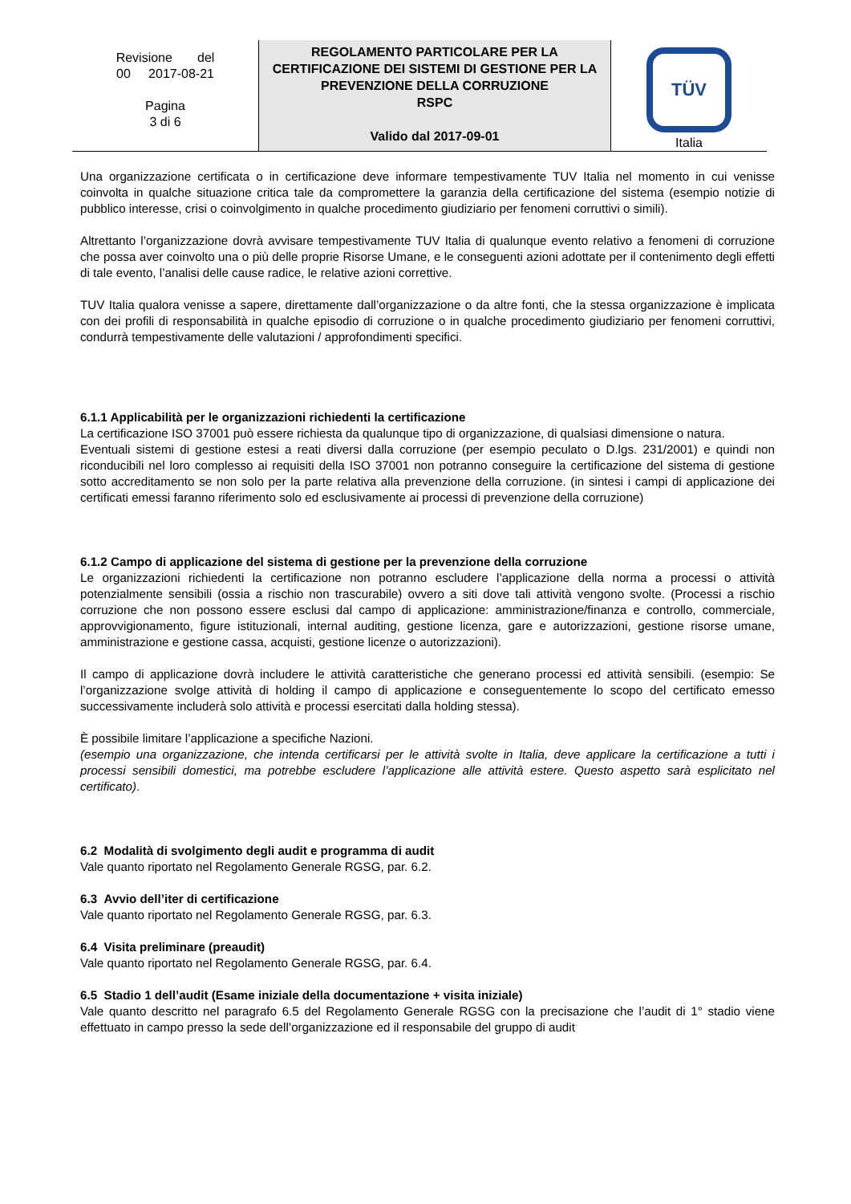| Revisione del 00 2017-08-21 Pagina 3 di 6 | REGOLAMENTO PARTICOLARE PER LA CERTIFICAZIONE DEI SISTEMI DI GESTIONE PER LA PREVENZIONE DELLA CORRUZIONE RSPC Valido dal 2017-09-01 | TÜV Italia |
Una organizzazione certificata o in certificazione deve informare tempestivamente TUV Italia nel momento in cui venisse coinvolta in qualche situazione critica tale da compromettere la garanzia della certificazione del sistema (esempio notizie di pubblico interesse, crisi o coinvolgimento in qualche procedimento giudiziario per fenomeni corruttivi o simili).
Altrettanto l’organizzazione dovrà avvisare tempestivamente TUV Italia di qualunque evento relativo a fenomeni di corruzione che possa aver coinvolto una o più delle proprie Risorse Umane, e le conseguenti azioni adottate per il contenimento degli effetti di tale evento, l’analisi delle cause radice, le relative azioni correttive.
TUV Italia qualora venisse a sapere, direttamente dall’organizzazione o da altre fonti, che la stessa organizzazione è implicata con dei profili di responsabilità in qualche episodio di corruzione o in qualche procedimento giudiziario per fenomeni corruttivi, condurrà tempestivamente delle valutazioni / approfondimenti specifici.
6.1.1 Applicabilità per le organizzazioni richiedenti la certificazione
La certificazione ISO 37001 può essere richiesta da qualunque tipo di organizzazione, di qualsiasi dimensione o natura.
Eventuali sistemi di gestione estesi a reati diversi dalla corruzione (per esempio peculato o D.lgs. 231/2001) e quindi non riconducibili nel loro complesso ai requisiti della ISO 37001 non potranno conseguire la certificazione del sistema di gestione sotto accreditamento se non solo per la parte relativa alla prevenzione della corruzione. (in sintesi i campi di applicazione dei certificati emessi faranno riferimento solo ed esclusivamente ai processi di prevenzione della corruzione)
6.1.2 Campo di applicazione del sistema di gestione per la prevenzione della corruzione
Le organizzazioni richiedenti la certificazione non potranno escludere l’applicazione della norma a processi o attività potenzialmente sensibili (ossia a rischio non trascurabile) ovvero a siti dove tali attività vengono svolte. (Processi a rischio corruzione che non possono essere esclusi dal campo di applicazione: amministrazione/finanza e controllo, commerciale, approvvigionamento, figure istituzionali, internal auditing, gestione licenza, gare e autorizzazioni, gestione risorse umane, amministrazione e gestione cassa, acquisti, gestione licenze o autorizzazioni).
Il campo di applicazione dovrà includere le attività caratteristiche che generano processi ed attività sensibili. (esempio: Se l’organizzazione svolge attività di holding il campo di applicazione e conseguentemente lo scopo del certificato emesso successivamente includerà solo attività e processi esercitati dalla holding stessa).
È possibile limitare l’applicazione a specifiche Nazioni.
(esempio una organizzazione, che intenda certificarsi per le attività svolte in Italia, deve applicare la certificazione a tutti i processi sensibili domestici, ma potrebbe escludere l’applicazione alle attività estere. Questo aspetto sarà esplicitato nel certificato).
6.2 Modalità di svolgimento degli audit e programma di audit
Vale quanto riportato nel Regolamento Generale RGSG, par. 6.2.
6.3 Avvio dell’iter di certificazione
Vale quanto riportato nel Regolamento Generale RGSG, par. 6.3.
6.4 Visita preliminare (preaudit)
Vale quanto riportato nel Regolamento Generale RGSG, par. 6.4.
6.5 Stadio 1 dell’audit (Esame iniziale della documentazione + visita iniziale)
Vale quanto descritto nel paragrafo 6.5 del Regolamento Generale RGSG con la precisazione che l’audit di 1° stadio viene effettuato in campo presso la sede dell’organizzazione ed il responsabile del gruppo di audit